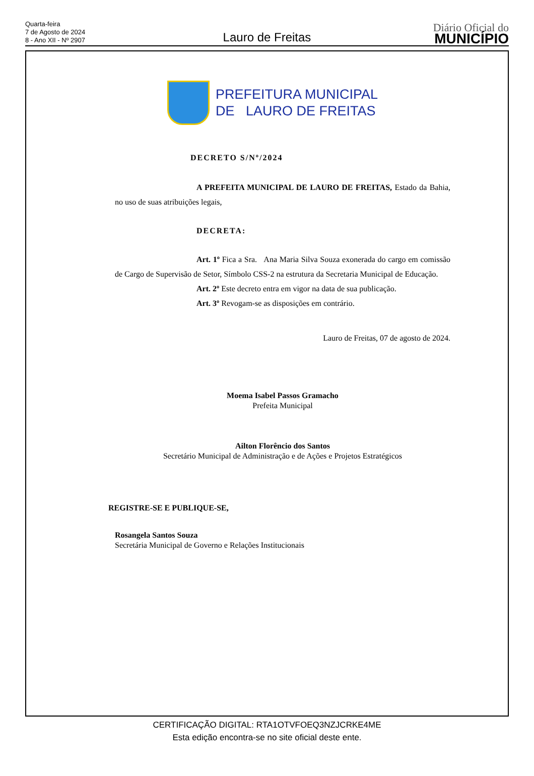Quarta-feira
7 de Agosto de 2024
8 - Ano XII - Nº 2907
Lauro de Freitas
Diário Oficial do
MUNICÍPIO
PREFEITURA MUNICIPAL
DE LAURO DE FREITAS
DECRETO S/Nº/2024
A PREFEITA MUNICIPAL DE LAURO DE FREITAS, Estado da Bahia, no uso de suas atribuições legais,
DECRETA:
Art. 1º Fica a Sra. Ana Maria Silva Souza exonerada do cargo em comissão de Cargo de Supervisão de Setor, Símbolo CSS-2 na estrutura da Secretaria Municipal de Educação.
Art. 2º Este decreto entra em vigor na data de sua publicação.
Art. 3º Revogam-se as disposições em contrário.
Lauro de Freitas, 07 de agosto de 2024.
Moema Isabel Passos Gramacho
Prefeita Municipal
Ailton Florêncio dos Santos
Secretário Municipal de Administração e de Ações e Projetos Estratégicos
REGISTRE-SE E PUBLIQUE-SE,
Rosangela Santos Souza
Secretária Municipal de Governo e Relações Institucionais
CERTIFICAÇÃO DIGITAL: RTA1OTVFOEQ3NZJCRKE4ME
Esta edição encontra-se no site oficial deste ente.